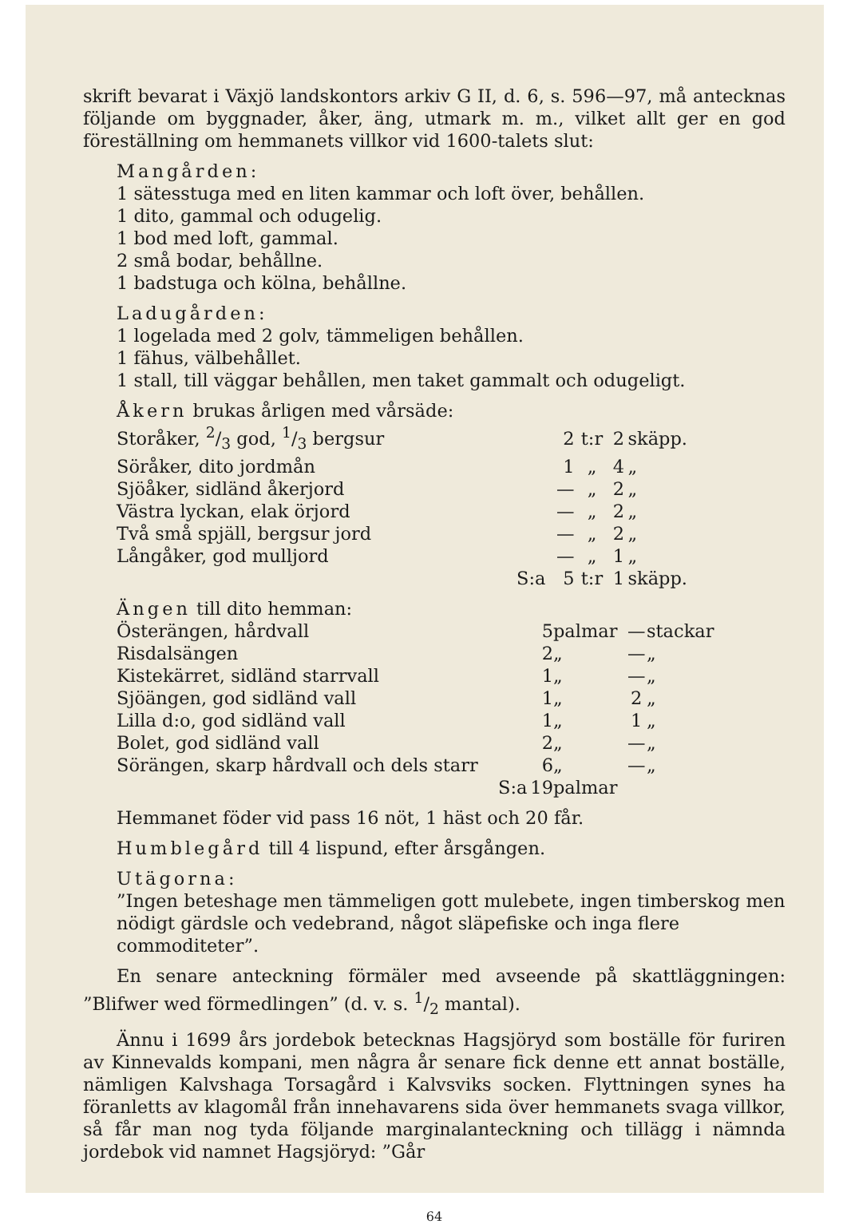skrift bevarat i Växjö landskontors arkiv G II, d. 6, s. 596—97, må antecknas följande om byggnader, åker, äng, utmark m. m., vilket allt ger en god föreställning om hemmanets villkor vid 1600-talets slut:
Mangården:
1 sätesstuga med en liten kammar och loft över, behållen.
1 dito, gammal och odugelig.
1 bod med loft, gammal.
2 små bodar, behållne.
1 badstuga och kölna, behållne.
Ladugården:
1 logelada med 2 golv, tämmeligen behållen.
1 fähus, välbehållet.
1 stall, till väggar behållen, men taket gammalt och odugeligt.
Åkern brukas årligen med vårsäde:
| Storåker, 2/3 god, 1/3 bergsur | 2 | t:r | 2 | skäpp. |
| Söråker, dito jordmån | 1 | „ | 4 | „ |
| Sjöåker, sidländ åkerjord | — | „ | 2 | „ |
| Västra lyckan, elak örjord | — | „ | 2 | „ |
| Två små spjäll, bergsur jord | — | „ | 2 | „ |
| Långåker, god mulljord | — | „ | 1 | „ |
| S:a | 5 | t:r | 1 | skäpp. |
Ängen till dito hemman:
| Österängen, hårdvall | 5 | palmar | — | stackar |
| Risdalsängen | 2 | „ | — | „ |
| Kistekärret, sidländ starrvall | 1 | „ | — | „ |
| Sjöängen, god sidländ vall | 1 | „ | 2 | „ |
| Lilla d:o, god sidländ vall | 1 | „ | 1 | „ |
| Bolet, god sidländ vall | 2 | „ | — | „ |
| Sörängen, skarp hårdvall och dels starr | 6 | „ | — | „ |
| S:a | 19 | palmar | | |
Hemmanet föder vid pass 16 nöt, 1 häst och 20 får.
Humblegård till 4 lispund, efter årsgången.
Utägorna:
”Ingen beteshage men tämmeligen gott mulebete, ingen timberskog men nödigt gärdsle och vedebrand, något släpefiske och inga flere commoditeter”.
En senare anteckning förmäler med avseende på skattläggningen: ”Blifwer wed förmedlingen” (d. v. s. 1/2 mantal).
Ännu i 1699 års jordebok betecknas Hagsjöryd som boställe för furiren av Kinnevalds kompani, men några år senare fick denne ett annat boställe, nämligen Kalvshaga Torsagård i Kalvsviks socken. Flyttningen synes ha föranletts av klagomål från innehavarens sida över hemmanets svaga villkor, så får man nog tyda följande marginalanteckning och tillägg i nämnda jordebok vid namnet Hagsjöryd: ”Går
64